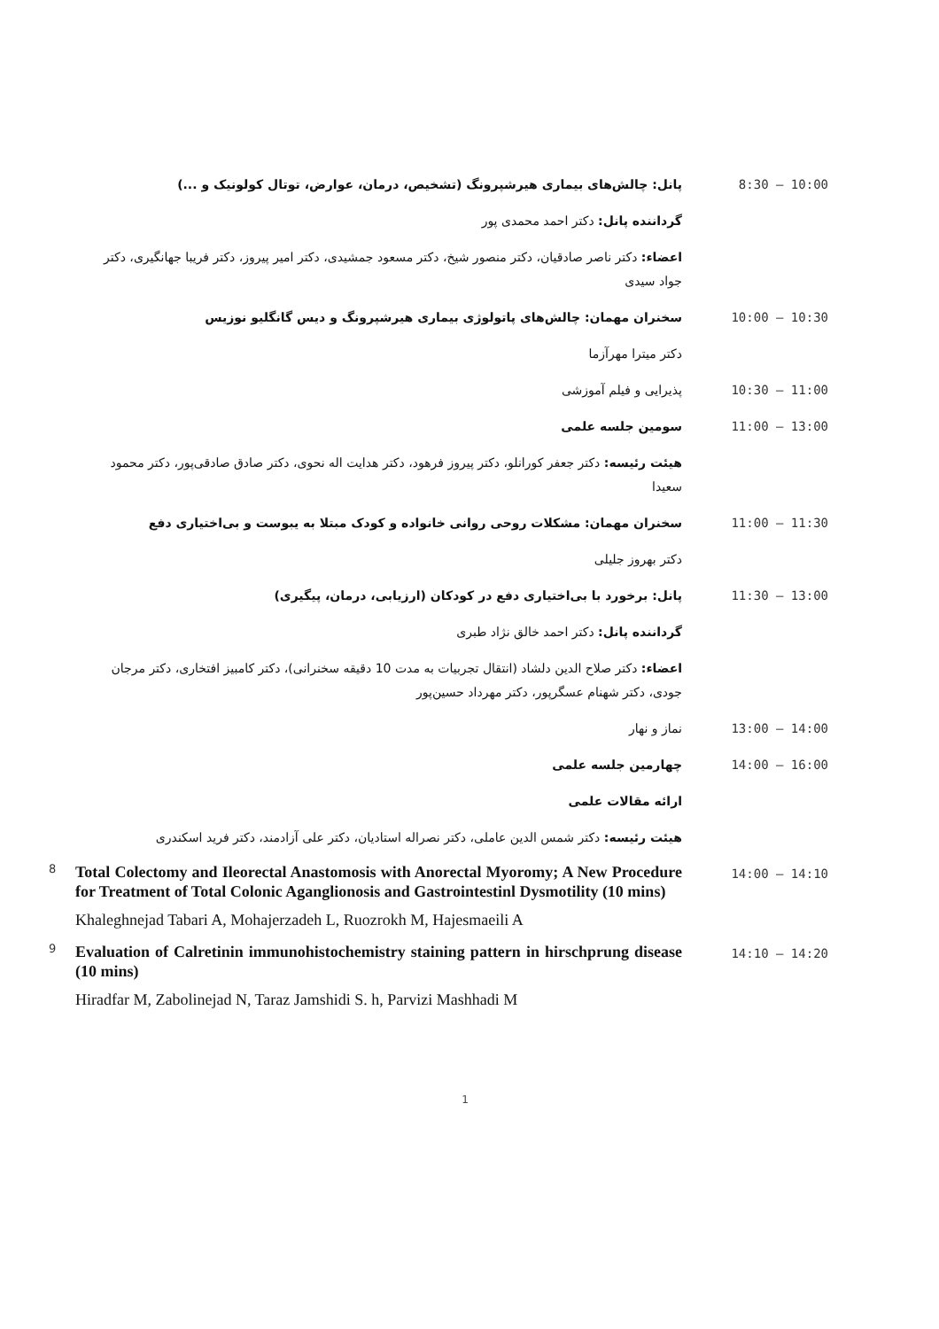پانل: چالش‌های بیماری هیرشپرونگ (تشخیص، درمان، عوارض، توتال کولونیک و ...)
8:30 – 10:00
گرداننده پانل: دکتر احمد محمدی پور
اعضاء: دکتر ناصر صادقیان، دکتر منصور شیخ، دکتر مسعود جمشیدی، دکتر امیر پیروز، دکتر فریبا جهانگیری، دکتر جواد سیدی
سخنران مهمان: چالش‌های پاتولوژی بیماری هیرشپرونگ و دیس گانگلیو نوزیس
10:00 – 10:30
دکتر میترا مهرآزما
پذیرایی و فیلم آموزشی 10:30 – 11:00
سومین جلسه علمی 11:00 – 13:00
هیئت رئیسه: دکتر جعفر کورانلو، دکتر پیروز فرهود، دکتر هدایت اله نحوی، دکتر صادق صادقی‌پور، دکتر محمود سعیدا
سخنران مهمان: مشکلات روحی روانی خانواده و کودک مبتلا به یبوست و بی‌اختیاری دفع
11:00 – 11:30
دکتر بهروز جلیلی
پانل: برخورد با بی‌اختیاری دفع در کودکان (ارزیابی، درمان، پیگیری)
11:30 – 13:00
گرداننده پانل: دکتر احمد خالق نژاد طبری
اعضاء: دکتر صلاح الدین دلشاد (انتقال تجربیات به مدت 10 دقیقه سخنرانی)، دکتر کامبیز افتخاری، دکتر مرجان جودی، دکتر شهنام عسگرپور، دکتر مهرداد حسین‌پور
نماز و نهار 13:00 – 14:00
چهارمین جلسه علمی 14:00 – 16:00
ارائه مقالات علمی
هیئت رئیسه: دکتر شمس الدین عاملی، دکتر نصراله استادیان، دکتر علی آزادمند، دکتر فرید اسکندری
8
Total Colectomy and Ileorectal Anastomosis with Anorectal Myoromy; A New Procedure for Treatment of Total Colonic Aganglionosis and Gastrointestinl Dysmotility (10 mins)
Khaleghnejad Tabari A, Mohajerzadeh L, Ruozrokh M, Hajesmaeili A
14:00 – 14:10
9
Evaluation of Calretinin immunohistochemistry staining pattern in hirschprung disease (10 mins)
Hiradfar M, Zabolinejad N, Taraz Jamshidi S. h, Parvizi Mashhadi M
14:10 – 14:20
1